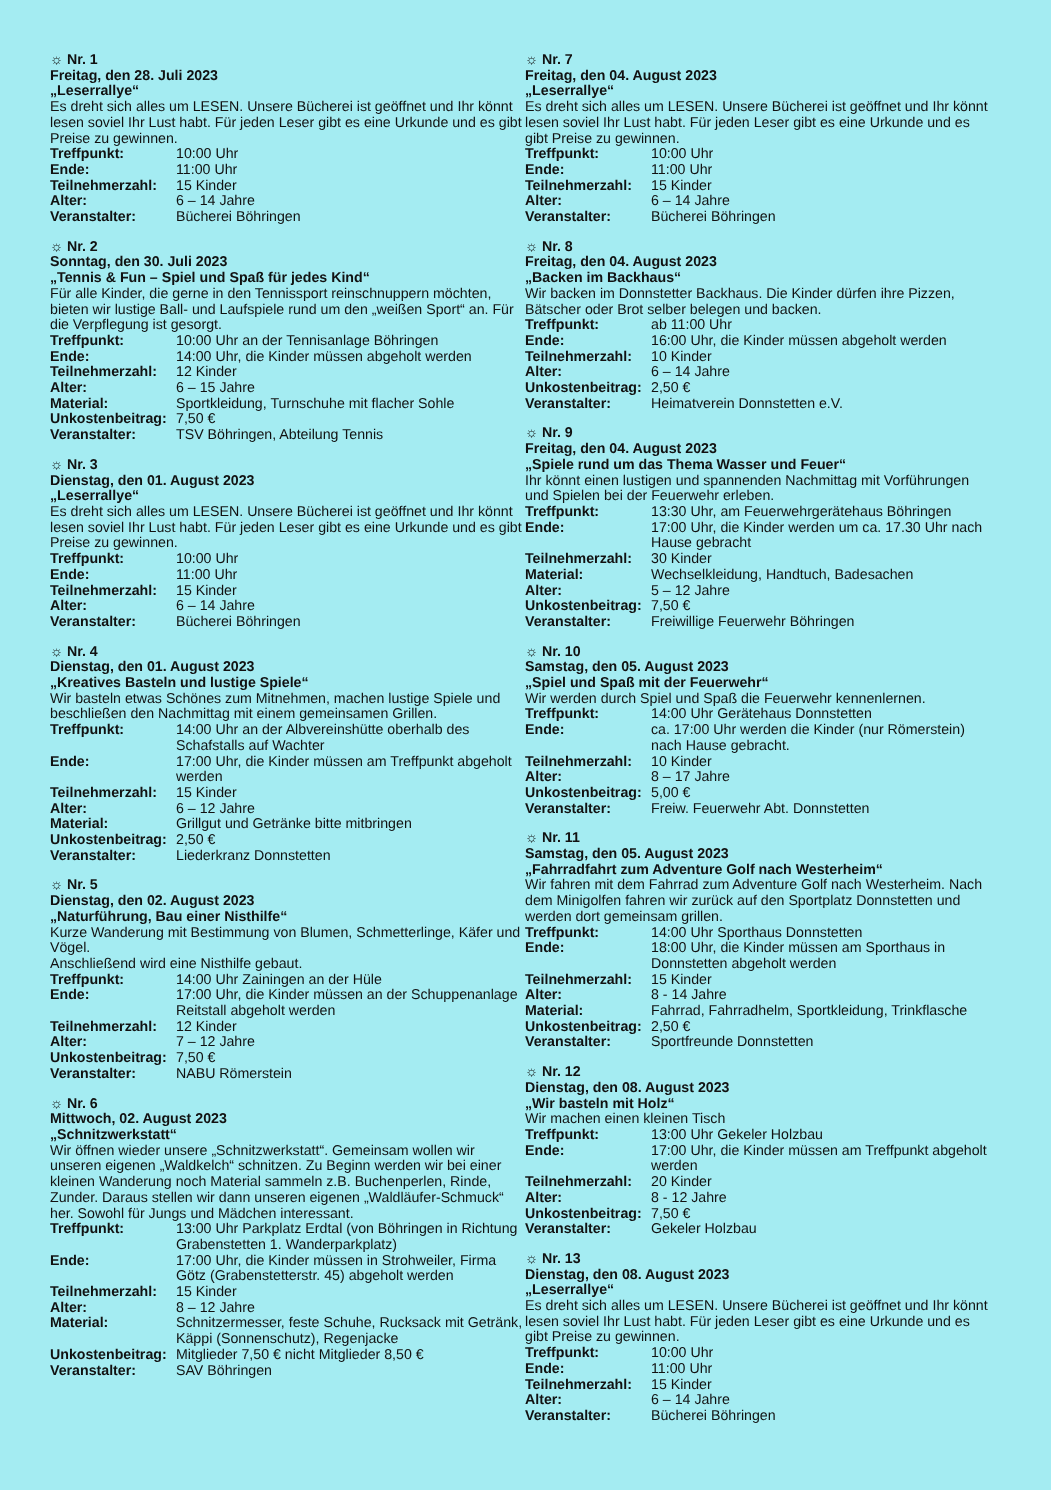☼ Nr. 1
Freitag, den 28. Juli 2023
„Leserrallye“
Es dreht sich alles um LESEN. Unsere Bücherei ist geöffnet und Ihr könnt lesen soviel Ihr Lust habt. Für jeden Leser gibt es eine Urkunde und es gibt Preise zu gewinnen.
| Treffpunkt: | 10:00 Uhr |
| Ende: | 11:00 Uhr |
| Teilnehmerzahl: | 15 Kinder |
| Alter: | 6 – 14 Jahre |
| Veranstalter: | Bücherei Böhringen |
☼ Nr. 2
Sonntag, den 30. Juli 2023
„Tennis & Fun – Spiel und Spaß für jedes Kind“
Für alle Kinder, die gerne in den Tennissport reinschnuppern möchten, bieten wir lustige Ball- und Laufspiele rund um den „weißen Sport“ an. Für die Verpflegung ist gesorgt.
| Treffpunkt: | 10:00 Uhr an der Tennisanlage Böhringen |
| Ende: | 14:00 Uhr, die Kinder müssen abgeholt werden |
| Teilnehmerzahl: | 12 Kinder |
| Alter: | 6 – 15 Jahre |
| Material: | Sportkleidung, Turnschuhe mit flacher Sohle |
| Unkostenbeitrag: | 7,50 € |
| Veranstalter: | TSV Böhringen, Abteilung Tennis |
☼ Nr. 3
Dienstag, den 01. August 2023
„Leserrallye“
Es dreht sich alles um LESEN. Unsere Bücherei ist geöffnet und Ihr könnt lesen soviel Ihr Lust habt. Für jeden Leser gibt es eine Urkunde und es gibt Preise zu gewinnen.
| Treffpunkt: | 10:00 Uhr |
| Ende: | 11:00 Uhr |
| Teilnehmerzahl: | 15 Kinder |
| Alter: | 6 – 14 Jahre |
| Veranstalter: | Bücherei Böhringen |
☼ Nr. 4
Dienstag, den 01. August 2023
„Kreatives Basteln und lustige Spiele“
Wir basteln etwas Schönes zum Mitnehmen, machen lustige Spiele und beschließen den Nachmittag mit einem gemeinsamen Grillen.
| Treffpunkt: | 14:00 Uhr an der Albvereinshütte oberhalb des Schafstalls auf Wachter |
| Ende: | 17:00 Uhr, die Kinder müssen am Treffpunkt abgeholt werden |
| Teilnehmerzahl: | 15 Kinder |
| Alter: | 6 – 12 Jahre |
| Material: | Grillgut und Getränke bitte mitbringen |
| Unkostenbeitrag: | 2,50 € |
| Veranstalter: | Liederkranz Donnstetten |
☼ Nr. 5
Dienstag, den 02. August 2023
„Naturführung, Bau einer Nisthilfe“
Kurze Wanderung mit Bestimmung von Blumen, Schmetterlinge, Käfer und Vögel.
Anschließend wird eine Nisthilfe gebaut.
| Treffpunkt: | 14:00 Uhr Zainingen an der Hüle |
| Ende: | 17:00 Uhr, die Kinder müssen an der Schuppenanlage Reitstall abgeholt werden |
| Teilnehmerzahl: | 12 Kinder |
| Alter: | 7 – 12 Jahre |
| Unkostenbeitrag: | 7,50 € |
| Veranstalter: | NABU Römerstein |
☼ Nr. 6
Mittwoch, 02. August 2023
„Schnitzwerkstatt“
Wir öffnen wieder unsere „Schnitzwerkstatt“. Gemeinsam wollen wir unseren eigenen „Waldkelch“ schnitzen. Zu Beginn werden wir bei einer kleinen Wanderung noch Material sammeln z.B. Buchenperlen, Rinde, Zunder. Daraus stellen wir dann unseren eigenen „Waldläufer-Schmuck“ her. Sowohl für Jungs und Mädchen interessant.
| Treffpunkt: | 13:00 Uhr Parkplatz Erdtal (von Böhringen in Richtung Grabenstetten 1. Wanderparkplatz) |
| Ende: | 17:00 Uhr, die Kinder müssen in Strohweiler, Firma Götz (Grabenstetterstr. 45) abgeholt werden |
| Teilnehmerzahl: | 15 Kinder |
| Alter: | 8 – 12 Jahre |
| Material: | Schnitzermesser, feste Schuhe, Rucksack mit Getränk, Käppi (Sonnenschutz), Regenjacke |
| Unkostenbeitrag: | Mitglieder 7,50 € nicht Mitglieder 8,50 € |
| Veranstalter: | SAV Böhringen |
☼ Nr. 7
Freitag, den 04. August 2023
„Leserrallye“
Es dreht sich alles um LESEN. Unsere Bücherei ist geöffnet und Ihr könnt lesen soviel Ihr Lust habt. Für jeden Leser gibt es eine Urkunde und es gibt Preise zu gewinnen.
| Treffpunkt: | 10:00 Uhr |
| Ende: | 11:00 Uhr |
| Teilnehmerzahl: | 15 Kinder |
| Alter: | 6 – 14 Jahre |
| Veranstalter: | Bücherei Böhringen |
☼ Nr. 8
Freitag, den 04. August 2023
„Backen im Backhaus“
Wir backen im Donnstetter Backhaus. Die Kinder dürfen ihre Pizzen, Bätscher oder Brot selber belegen und backen.
| Treffpunkt: | ab 11:00 Uhr |
| Ende: | 16:00 Uhr, die Kinder müssen abgeholt werden |
| Teilnehmerzahl: | 10 Kinder |
| Alter: | 6 – 14 Jahre |
| Unkostenbeitrag: | 2,50 € |
| Veranstalter: | Heimatverein Donnstetten e.V. |
☼ Nr. 9
Freitag, den 04. August 2023
„Spiele rund um das Thema Wasser und Feuer“
Ihr könnt einen lustigen und spannenden Nachmittag mit Vorführungen und Spielen bei der Feuerwehr erleben.
| Treffpunkt: | 13:30 Uhr, am Feuerwehrgerätehaus Böhringen |
| Ende: | 17:00 Uhr, die Kinder werden um ca. 17.30 Uhr nach Hause gebracht |
| Teilnehmerzahl: | 30 Kinder |
| Material: | Wechselkleidung, Handtuch, Badesachen |
| Alter: | 5 – 12 Jahre |
| Unkostenbeitrag: | 7,50 € |
| Veranstalter: | Freiwillige Feuerwehr Böhringen |
☼ Nr. 10
Samstag, den 05. August 2023
„Spiel und Spaß mit der Feuerwehr“
Wir werden durch Spiel und Spaß die Feuerwehr kennenlernen.
| Treffpunkt: | 14:00 Uhr Gerätehaus Donnstetten |
| Ende: | ca. 17:00 Uhr werden die Kinder (nur Römerstein) nach Hause gebracht. |
| Teilnehmerzahl: | 10 Kinder |
| Alter: | 8 – 17 Jahre |
| Unkostenbeitrag: | 5,00 € |
| Veranstalter: | Freiw. Feuerwehr Abt. Donnstetten |
☼ Nr. 11
Samstag, den 05. August 2023
„Fahrradfahrt zum Adventure Golf nach Westerheim“
Wir fahren mit dem Fahrrad zum Adventure Golf nach Westerheim. Nach dem Minigolfen fahren wir zurück auf den Sportplatz Donnstetten und werden dort gemeinsam grillen.
| Treffpunkt: | 14:00 Uhr Sporthaus Donnstetten |
| Ende: | 18:00 Uhr, die Kinder müssen am Sporthaus in Donnstetten abgeholt werden |
| Teilnehmerzahl: | 15 Kinder |
| Alter: | 8 - 14 Jahre |
| Material: | Fahrrad, Fahrradhelm, Sportkleidung, Trinkflasche |
| Unkostenbeitrag: | 2,50 € |
| Veranstalter: | Sportfreunde Donnstetten |
☼ Nr. 12
Dienstag, den 08. August 2023
„Wir basteln mit Holz“
Wir machen einen kleinen Tisch
| Treffpunkt: | 13:00 Uhr Gekeler Holzbau |
| Ende: | 17:00 Uhr, die Kinder müssen am Treffpunkt abgeholt werden |
| Teilnehmerzahl: | 20 Kinder |
| Alter: | 8 - 12 Jahre |
| Unkostenbeitrag: | 7,50 € |
| Veranstalter: | Gekeler Holzbau |
☼ Nr. 13
Dienstag, den 08. August 2023
„Leserrallye“
Es dreht sich alles um LESEN. Unsere Bücherei ist geöffnet und Ihr könnt lesen soviel Ihr Lust habt. Für jeden Leser gibt es eine Urkunde und es gibt Preise zu gewinnen.
| Treffpunkt: | 10:00 Uhr |
| Ende: | 11:00 Uhr |
| Teilnehmerzahl: | 15 Kinder |
| Alter: | 6 – 14 Jahre |
| Veranstalter: | Bücherei Böhringen |